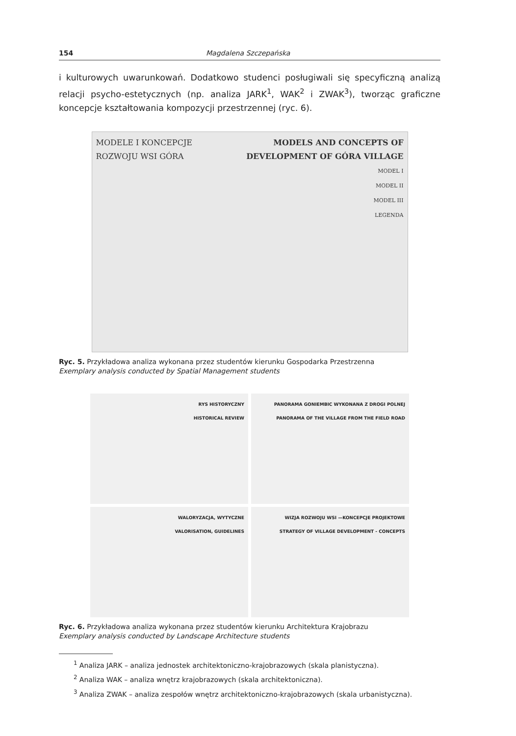154 Magdalena Szczepańska
i kulturowych uwarunkowań. Dodatkowo studenci posługiwali się specyficzną analizą relacji psycho-estetycznych (np. analiza JARK<sup>1</sup>, WAK<sup>2</sup> i ZWAK<sup>3</sup>), tworząc graficzne koncepcje kształtowania kompozycji przestrzennej (ryc. 6).
MODELE I KONCEPCJE
ROZWOJU WSI GÓRA
MODELS AND CONCEPTS OF
DEVELOPMENT OF GÓRA VILLAGE
MODEL I
MODEL II
MODEL III
LEGENDA
Ryc. 5. Przykładowa analiza wykonana przez studentów kierunku Gospodarka Przestrzenna
Exemplary analysis conducted by Spatial Management students
RYS HISTORYCZNY
HISTORICAL REVIEW
PANORAMA GONIEMBIC WYKONANA Z DROGI POLNEJ
PANORAMA OF THE VILLAGE FROM THE FIELD ROAD
WALORYZACJA, WYTYCZNE
VALORISATION, GUIDELINES
WIZJA ROZWOJU WSI —KONCEPCJE PROJEKTOWE
STRATEGY OF VILLAGE DEVELOPMENT - CONCEPTS
Ryc. 6. Przykładowa analiza wykonana przez studentów kierunku Architektura Krajobrazu
Exemplary analysis conducted by Landscape Architecture students
<sup>1</sup> Analiza JARK – analiza jednostek architektoniczno-krajobrazowych (skala planistyczna).
<sup>2</sup> Analiza WAK – analiza wnętrz krajobrazowych (skala architektoniczna).
<sup>3</sup> Analiza ZWAK – analiza zespołów wnętrz architektoniczno-krajobrazowych (skala urbanistyczna).